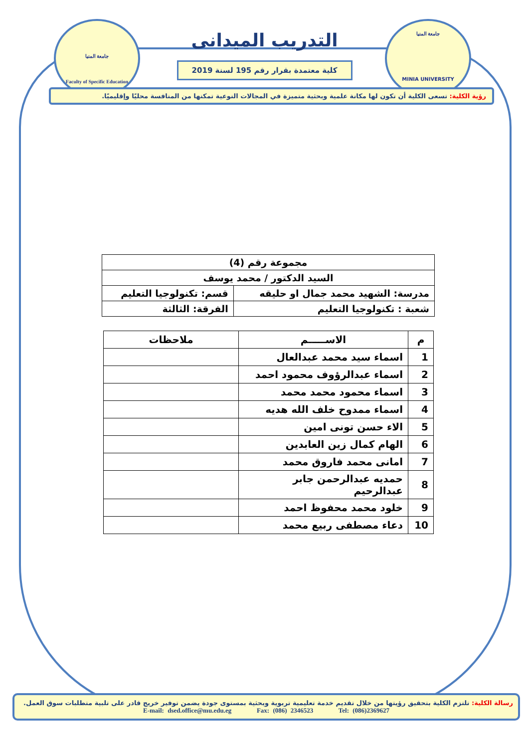جامعة المنيا
Faculty of Specific Education
جامعة المنيا
MINIA UNIVERSITY
التدريب الميدانى
كلية معتمدة بقرار رقم 195 لسنة 2019
رؤية الكلية: تسعى الكلية أن تكون لها مكانة علمية وبحثية متميزة في المجالات النوعية تمكنها من المنافسة محليًا وإقليميًا.
| مجموعة رقم (4) | |
| السيد الدكتور / محمد يوسف | |
| مدرسة: الشهيد محمد جمال او حليقه | قسم: تكنولوجيا التعليم |
| شعبة : تكنولوجيا التعليم | الفرقة: الثالثة |
| م | الاســـــم | ملاحظات |
| 1 | اسماء سيد محمد عبدالعال | |
| 2 | اسماء عبدالرؤوف محمود احمد | |
| 3 | اسماء محمود محمد محمد | |
| 4 | اسماء ممدوح خلف الله هديه | |
| 5 | الاء حسن تونى امين | |
| 6 | الهام كمال زين العابدين | |
| 7 | امانى محمد فاروق محمد | |
| 8 | حمديه عبدالرحمن جابر عبدالرحيم | |
| 9 | خلود محمد محفوظ احمد | |
| 10 | دعاء مصطفى ربيع محمد | |
رسالة الكلية: تلتزم الكلية بتحقيق رؤيتها من خلال تقديم خدمة تعليمية تربوية وبحثية بمستوى جودة يضمن توفير خريج قادر على تلبية متطلبات سوق العمل.
E-mail: dsed.office@mu.edu.eg Fax: (086) 2346523 Tel: (086)2369627